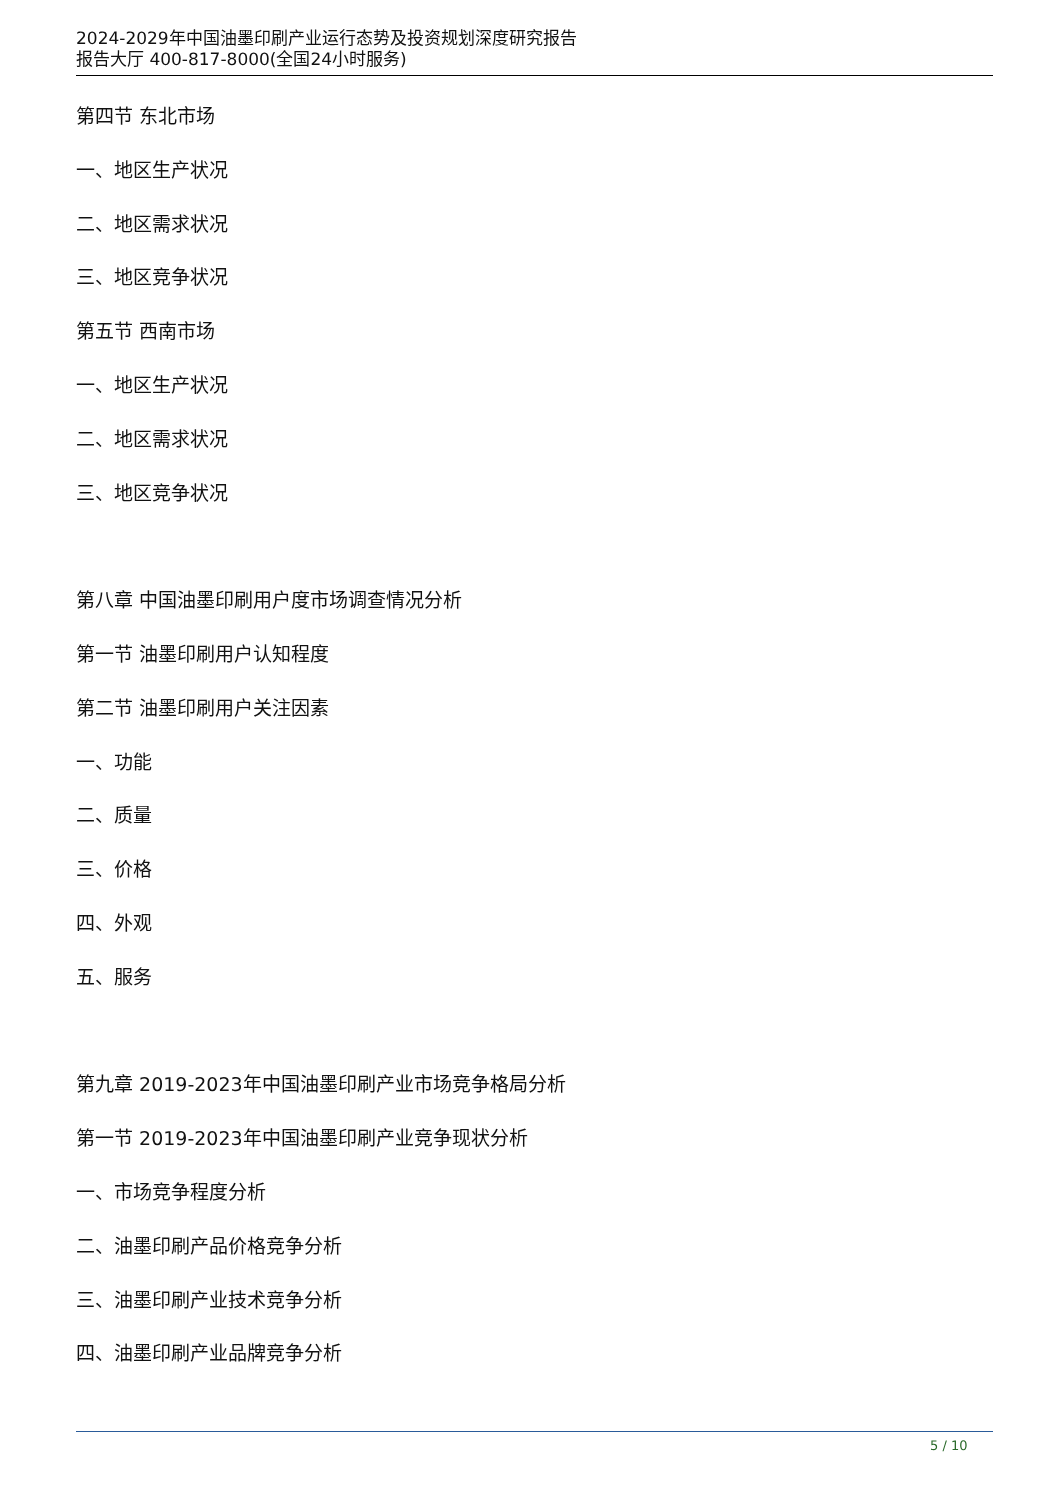2024-2029年中国油墨印刷产业运行态势及投资规划深度研究报告
报告大厅 400-817-8000(全国24小时服务)
第四节 东北市场
一、地区生产状况
二、地区需求状况
三、地区竞争状况
第五节 西南市场
一、地区生产状况
二、地区需求状况
三、地区竞争状况
第八章 中国油墨印刷用户度市场调查情况分析
第一节 油墨印刷用户认知程度
第二节 油墨印刷用户关注因素
一、功能
二、质量
三、价格
四、外观
五、服务
第九章 2019-2023年中国油墨印刷产业市场竞争格局分析
第一节 2019-2023年中国油墨印刷产业竞争现状分析
一、市场竞争程度分析
二、油墨印刷产品价格竞争分析
三、油墨印刷产业技术竞争分析
四、油墨印刷产业品牌竞争分析
5 / 10